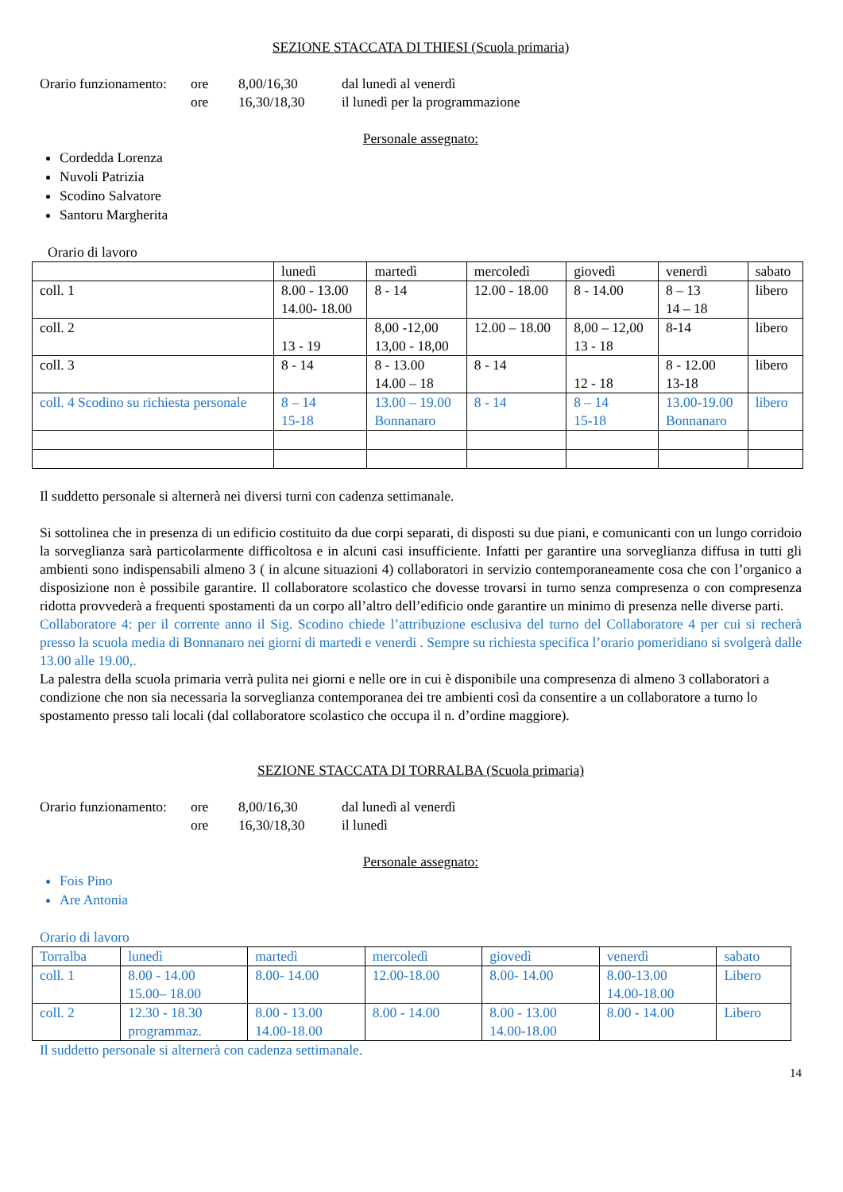SEZIONE STACCATA DI THIESI (Scuola primaria)
Orario funzionamento: ore 8,00/16,30 dal lunedì al venerdì
ore 16,30/18,30 il lunedì per la programmazione
Personale assegnato:
Cordedda Lorenza
Nuvoli Patrizia
Scodino Salvatore
Santoru Margherita
Orario di lavoro
| | lunedì | martedì | mercoledì | giovedì | venerdì | sabato |
| coll. 1 | 8.00 - 13.00 14.00- 18.00 | 8 - 14 | 12.00 - 18.00 | 8 - 14.00 | 8 – 13 14 – 18 | libero |
| coll. 2 | 13 - 19 | 8,00 -12,00 13,00 - 18,00 | 12.00 – 18.00 | 8,00 – 12,00 13 - 18 | 8-14 | libero |
| coll. 3 | 8 - 14 | 8 - 13.00 14.00 – 18 | 8 - 14 | 12 - 18 | 8 - 12.00 13-18 | libero |
| coll. 4 Scodino su richiesta personale | 8 – 14 15-18 | 13.00 – 19.00 Bonnanaro | 8 - 14 | 8 – 14 15-18 | 13.00-19.00 Bonnanaro | libero |
Il suddetto personale si alternerà nei diversi turni con cadenza settimanale.
Si sottolinea che in presenza di un edificio costituito da due corpi separati, di disposti su due piani, e comunicanti con un lungo corridoio la sorveglianza sarà particolarmente difficoltosa e in alcuni casi insufficiente. Infatti per garantire una sorveglianza diffusa in tutti gli ambienti sono indispensabili almeno 3 ( in alcune situazioni 4) collaboratori in servizio contemporaneamente cosa che con l’organico a disposizione non è possibile garantire. Il collaboratore scolastico che dovesse trovarsi in turno senza compresenza o con compresenza ridotta provvederà a frequenti spostamenti da un corpo all’altro dell’edificio onde garantire un minimo di presenza nelle diverse parti.
Collaboratore 4: per il corrente anno il Sig. Scodino chiede l’attribuzione esclusiva del turno del Collaboratore 4 per cui si recherà presso la scuola media di Bonnanaro nei giorni di martedi e venerdi . Sempre su richiesta specifica l’orario pomeridiano si svolgerà dalle 13.00 alle 19.00,.
La palestra della scuola primaria verrà pulita nei giorni e nelle ore in cui è disponibile una compresenza di almeno 3 collaboratori a condizione che non sia necessaria la sorveglianza contemporanea dei tre ambienti così da consentire a un collaboratore a turno lo spostamento presso tali locali (dal collaboratore scolastico che occupa il n. d’ordine maggiore).
SEZIONE STACCATA DI TORRALBA (Scuola primaria)
Orario funzionamento: ore 8,00/16,30 dal lunedì al venerdì
ore 16,30/18,30 il lunedì
Personale assegnato:
Fois Pino
Are Antonia
Orario di lavoro
| Torralba | lunedì | martedì | mercoledì | giovedì | venerdì | sabato |
| coll. 1 | 8.00 - 14.00 15.00– 18.00 | 8.00- 14.00 | 12.00-18.00 | 8.00- 14.00 | 8.00-13.00 14.00-18.00 | Libero |
| coll. 2 | 12.30 - 18.30 programmaz. | 8.00 - 13.00 14.00-18.00 | 8.00 - 14.00 | 8.00 - 13.00 14.00-18.00 | 8.00 - 14.00 | Libero |
Il suddetto personale si alternerà con cadenza settimanale.
14